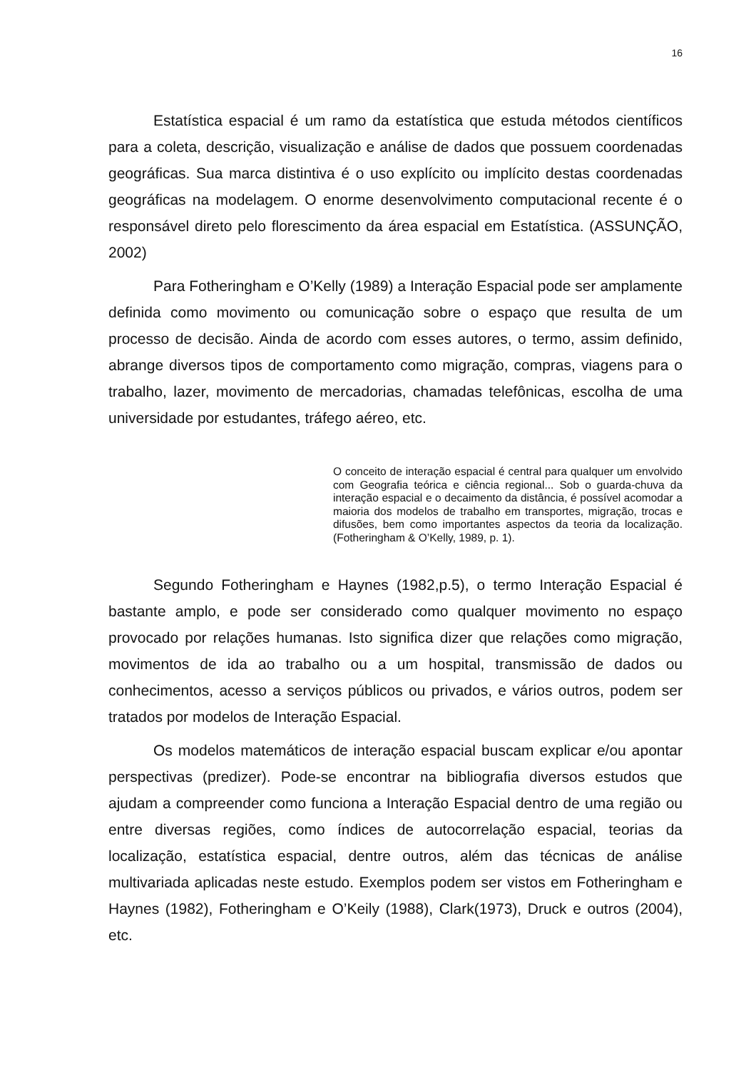16
Estatística espacial é um ramo da estatística que estuda métodos científicos para a coleta, descrição, visualização e análise de dados que possuem coordenadas geográficas. Sua marca distintiva é o uso explícito ou implícito destas coordenadas geográficas na modelagem. O enorme desenvolvimento computacional recente é o responsável direto pelo florescimento da área espacial em Estatística. (ASSUNÇÃO, 2002)
Para Fotheringham e O’Kelly (1989) a Interação Espacial pode ser amplamente definida como movimento ou comunicação sobre o espaço que resulta de um processo de decisão. Ainda de acordo com esses autores, o termo, assim definido, abrange diversos tipos de comportamento como migração, compras, viagens para o trabalho, lazer, movimento de mercadorias, chamadas telefônicas, escolha de uma universidade por estudantes, tráfego aéreo, etc.
O conceito de interação espacial é central para qualquer um envolvido com Geografia teórica e ciência regional... Sob o guarda-chuva da interação espacial e o decaimento da distância, é possível acomodar a maioria dos modelos de trabalho em transportes, migração, trocas e difusões, bem como importantes aspectos da teoria da localização. (Fotheringham & O’Kelly, 1989, p. 1).
Segundo Fotheringham e Haynes (1982,p.5), o termo Interação Espacial é bastante amplo, e pode ser considerado como qualquer movimento no espaço provocado por relações humanas. Isto significa dizer que relações como migração, movimentos de ida ao trabalho ou a um hospital, transmissão de dados ou conhecimentos, acesso a serviços públicos ou privados, e vários outros, podem ser tratados por modelos de Interação Espacial.
Os modelos matemáticos de interação espacial buscam explicar e/ou apontar perspectivas (predizer). Pode-se encontrar na bibliografia diversos estudos que ajudam a compreender como funciona a Interação Espacial dentro de uma região ou entre diversas regiões, como índices de autocorrelação espacial, teorias da localização, estatística espacial, dentre outros, além das técnicas de análise multivariada aplicadas neste estudo. Exemplos podem ser vistos em Fotheringham e Haynes (1982), Fotheringham e O’Keily (1988), Clark(1973), Druck e outros (2004), etc.